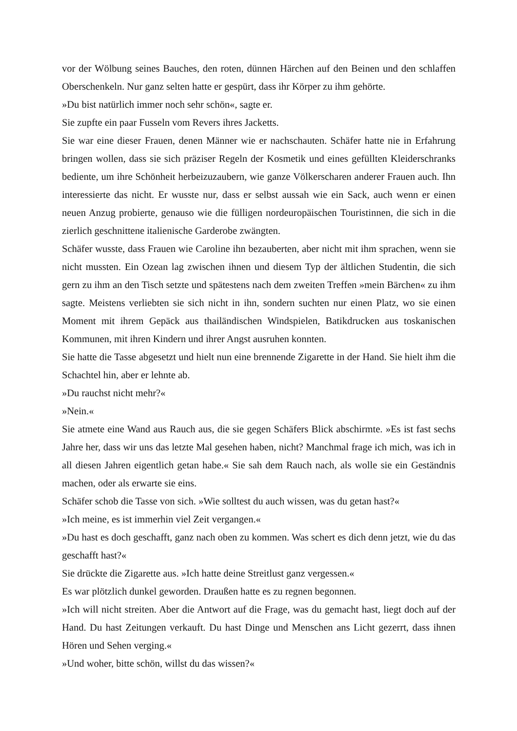vor der Wölbung seines Bauches, den roten, dünnen Härchen auf den Beinen und den schlaffen Oberschenkeln. Nur ganz selten hatte er gespürt, dass ihr Körper zu ihm gehörte.
»Du bist natürlich immer noch sehr schön«, sagte er.
Sie zupfte ein paar Fusseln vom Revers ihres Jacketts.
Sie war eine dieser Frauen, denen Männer wie er nachschauten. Schäfer hatte nie in Erfahrung bringen wollen, dass sie sich präziser Regeln der Kosmetik und eines gefüllten Kleiderschranks bediente, um ihre Schönheit herbeizuzaubern, wie ganze Völkerscharen anderer Frauen auch. Ihn interessierte das nicht. Er wusste nur, dass er selbst aussah wie ein Sack, auch wenn er einen neuen Anzug probierte, genauso wie die fülligen nordeuropäischen Touristinnen, die sich in die zierlich geschnittene italienische Garderobe zwängten.
Schäfer wusste, dass Frauen wie Caroline ihn bezauberten, aber nicht mit ihm sprachen, wenn sie nicht mussten. Ein Ozean lag zwischen ihnen und diesem Typ der ältlichen Studentin, die sich gern zu ihm an den Tisch setzte und spätestens nach dem zweiten Treffen »mein Bärchen« zu ihm sagte. Meistens verliebten sie sich nicht in ihn, sondern suchten nur einen Platz, wo sie einen Moment mit ihrem Gepäck aus thailändischen Windspielen, Batikdrucken aus toskanischen Kommunen, mit ihren Kindern und ihrer Angst ausruhen konnten.
Sie hatte die Tasse abgesetzt und hielt nun eine brennende Zigarette in der Hand. Sie hielt ihm die Schachtel hin, aber er lehnte ab.
»Du rauchst nicht mehr?«
»Nein.«
Sie atmete eine Wand aus Rauch aus, die sie gegen Schäfers Blick abschirmte. »Es ist fast sechs Jahre her, dass wir uns das letzte Mal gesehen haben, nicht? Manchmal frage ich mich, was ich in all diesen Jahren eigentlich getan habe.« Sie sah dem Rauch nach, als wolle sie ein Geständnis machen, oder als erwarte sie eins.
Schäfer schob die Tasse von sich. »Wie solltest du auch wissen, was du getan hast?«
»Ich meine, es ist immerhin viel Zeit vergangen.«
»Du hast es doch geschafft, ganz nach oben zu kommen. Was schert es dich denn jetzt, wie du das geschafft hast?«
Sie drückte die Zigarette aus. »Ich hatte deine Streitlust ganz vergessen.«
Es war plötzlich dunkel geworden. Draußen hatte es zu regnen begonnen.
»Ich will nicht streiten. Aber die Antwort auf die Frage, was du gemacht hast, liegt doch auf der Hand. Du hast Zeitungen verkauft. Du hast Dinge und Menschen ans Licht gezerrt, dass ihnen Hören und Sehen verging.«
»Und woher, bitte schön, willst du das wissen?«